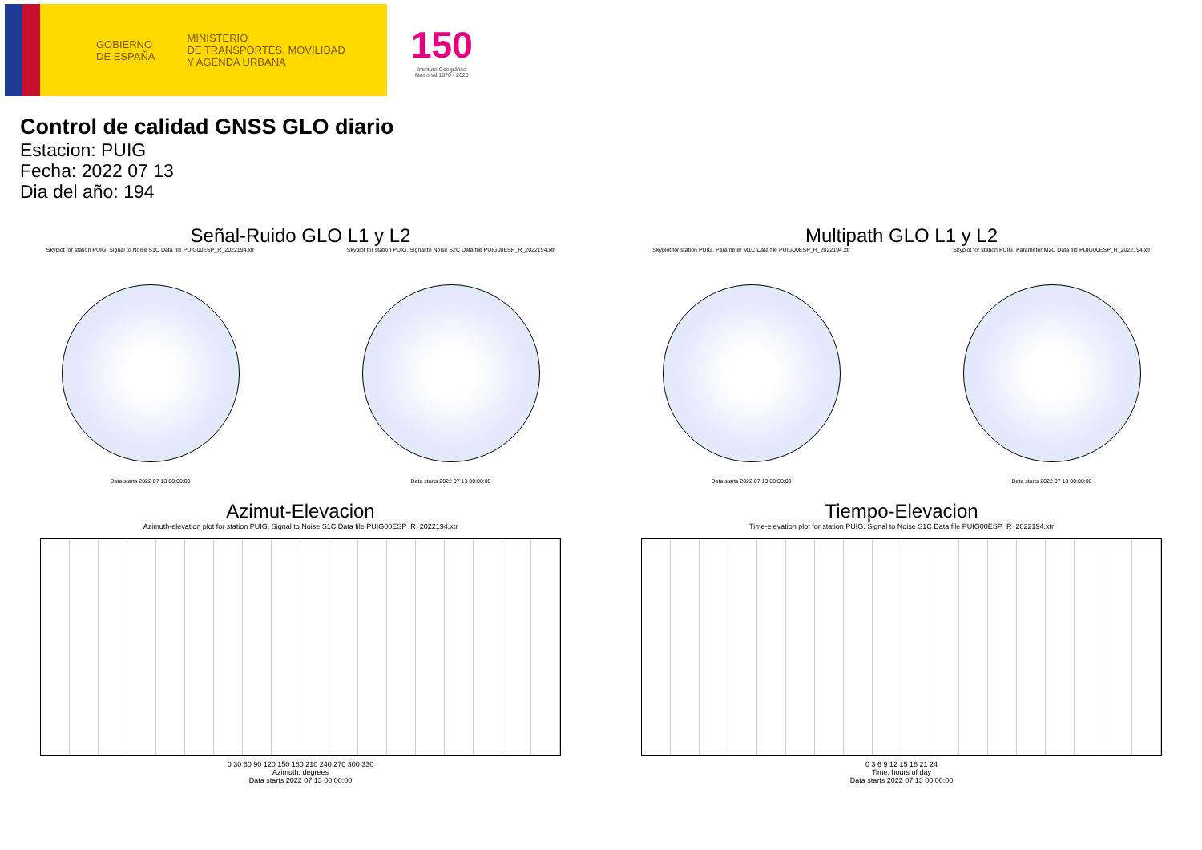GOBIERNO
DE ESPAÑA
MINISTERIO
DE TRANSPORTES, MOVILIDAD
Y AGENDA URBANA
150
Instituto Geográfico
Nacional 1870 - 2020
Control de calidad GNSS GLO diario
Estacion: PUIG
Fecha: 2022 07 13
Dia del año: 194
Señal-Ruido GLO L1 y L2
Skyplot for station PUIG. Signal to Noise S1C Data file PUIG00ESP_R_2022194.xtr
Data starts 2022 07 13 00:00:00
Skyplot for station PUIG. Signal to Noise S2C Data file PUIG00ESP_R_2022194.xtr
Data starts 2022 07 13 00:00:00
Multipath GLO L1 y L2
Skyplot for station PUIG. Parameter M1C Data file PUIG00ESP_R_2022194.xtr
Data starts 2022 07 13 00:00:00
Skyplot for station PUIG. Parameter M2C Data file PUIG00ESP_R_2022194.xtr
Data starts 2022 07 13 00:00:00
Azimut-Elevacion
Azimuth-elevation plot for station PUIG. Signal to Noise S1C Data file PUIG00ESP_R_2022194.xtr
0 30 60 90 120 150 180 210 240 270 300 330
Azimuth, degrees
Data starts 2022 07 13 00:00:00
Tiempo-Elevacion
Time-elevation plot for station PUIG. Signal to Noise S1C Data file PUIG00ESP_R_2022194.xtr
0 3 6 9 12 15 18 21 24
Time, hours of day
Data starts 2022 07 13 00:00:00